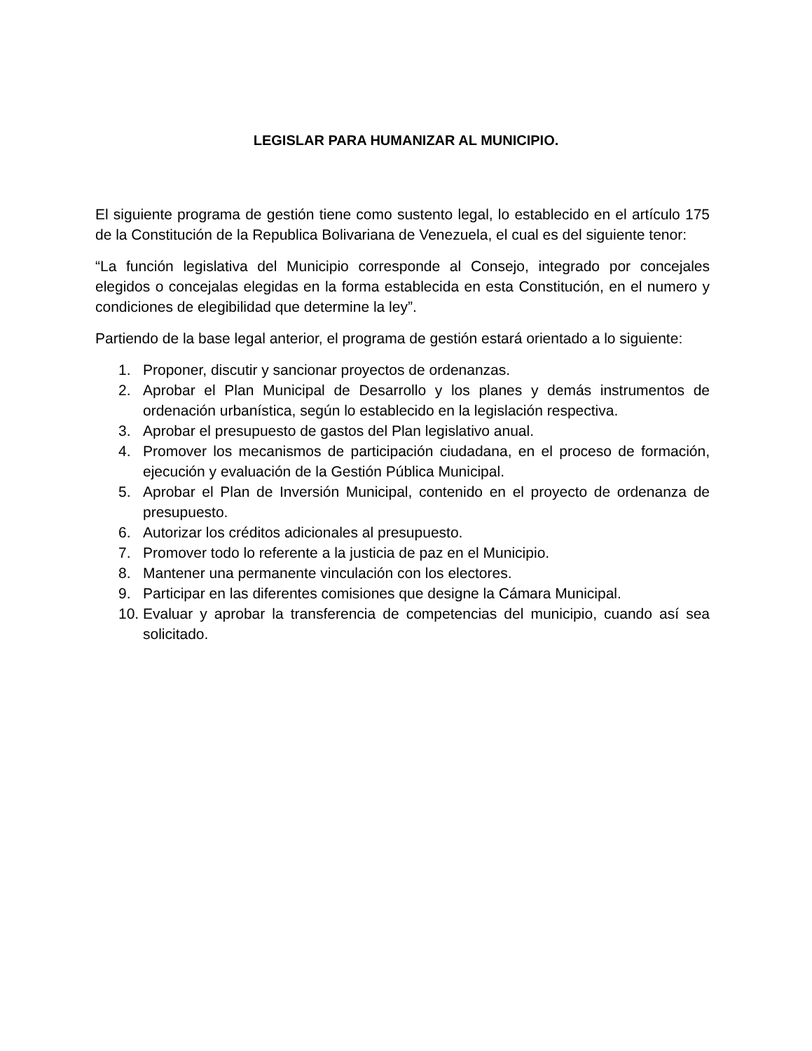LEGISLAR PARA HUMANIZAR AL MUNICIPIO.
El siguiente programa de gestión tiene como sustento legal, lo establecido en el artículo 175 de la Constitución de la Republica Bolivariana de Venezuela, el cual es del siguiente tenor:
“La función legislativa del Municipio corresponde al Consejo, integrado por concejales elegidos o concejalas elegidas en la forma establecida en esta Constitución, en el numero y condiciones de elegibilidad que determine la ley”.
Partiendo de la base legal anterior, el programa de gestión estará orientado a lo siguiente:
1. Proponer, discutir y sancionar proyectos de ordenanzas.
2. Aprobar el Plan Municipal de Desarrollo y los planes y demás instrumentos de ordenación urbanística, según lo establecido en la legislación respectiva.
3. Aprobar el presupuesto de gastos del Plan legislativo anual.
4. Promover los mecanismos de participación ciudadana, en el proceso de formación, ejecución y evaluación de la Gestión Pública Municipal.
5. Aprobar el Plan de Inversión Municipal, contenido en el proyecto de ordenanza de presupuesto.
6. Autorizar los créditos adicionales al presupuesto.
7. Promover todo lo referente a la justicia de paz en el Municipio.
8. Mantener una permanente vinculación con los electores.
9. Participar en las diferentes comisiones que designe la Cámara Municipal.
10. Evaluar y aprobar la transferencia de competencias del municipio, cuando así sea solicitado.